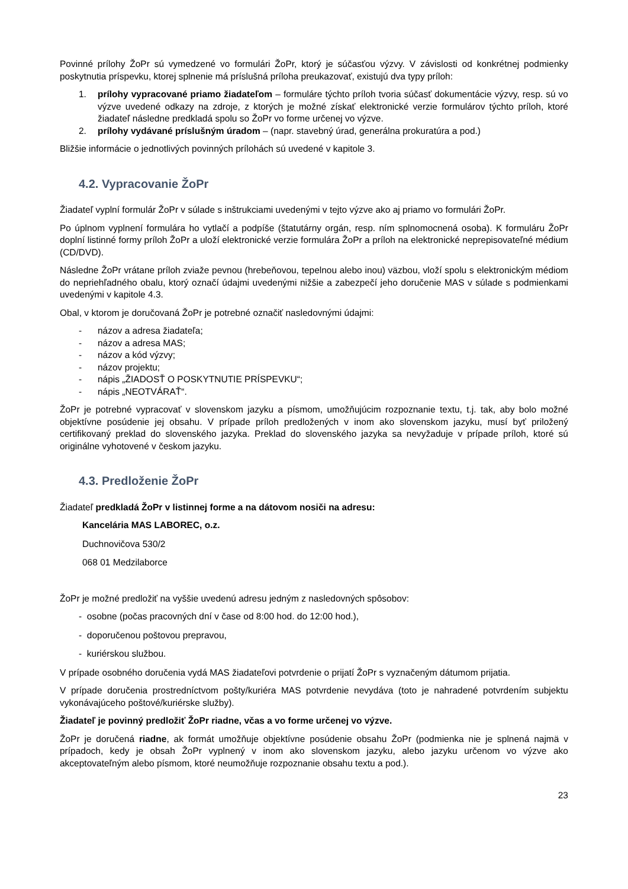Povinné prílohy ŽoPr sú vymedzené vo formulári ŽoPr, ktorý je súčasťou výzvy. V závislosti od konkrétnej podmienky poskytnutia príspevku, ktorej splnenie má príslušná príloha preukazovať, existujú dva typy príloh:
1. prílohy vypracované priamo žiadateľom – formuláre týchto príloh tvoria súčasť dokumentácie výzvy, resp. sú vo výzve uvedené odkazy na zdroje, z ktorých je možné získať elektronické verzie formulárov týchto príloh, ktoré žiadateľ následne predkladá spolu so ŽoPr vo forme určenej vo výzve.
2. prílohy vydávané príslušným úradom – (napr. stavebný úrad, generálna prokuratúra a pod.)
Bližšie informácie o jednotlivých povinných prílohách sú uvedené v kapitole 3.
4.2. Vypracovanie ŽoPr
Žiadateľ vyplní formulár ŽoPr v súlade s inštrukciami uvedenými v tejto výzve ako aj priamo vo formulári ŽoPr.
Po úplnom vyplnení formulára ho vytlačí a podpíše (štatutárny orgán, resp. ním splnomocnená osoba). K formuláru ŽoPr doplní listinné formy príloh ŽoPr a uloží elektronické verzie formulára ŽoPr a príloh na elektronické neprepisovateľné médium (CD/DVD).
Následne ŽoPr vrátane príloh zviaže pevnou (hrebeňovou, tepelnou alebo inou) väzbou, vloží spolu s elektronickým médiom do nepriehľadného obalu, ktorý označí údajmi uvedenými nižšie a zabezpečí jeho doručenie MAS v súlade s podmienkami uvedenými v kapitole 4.3.
Obal, v ktorom je doručovaná ŽoPr je potrebné označiť nasledovnými údajmi:
- názov a adresa žiadateľa;
- názov a adresa MAS;
- názov a kód výzvy;
- názov projektu;
- nápis „ŽIADOSŤ O POSKYTNUTIE PRÍSPEVKU“;
- nápis „NEOTVÁRAŤ“.
ŽoPr je potrebné vypracovať v slovenskom jazyku a písmom, umožňujúcim rozpoznanie textu, t.j. tak, aby bolo možné objektívne posúdenie jej obsahu. V prípade príloh predložených v inom ako slovenskom jazyku, musí byť priložený certifikovaný preklad do slovenského jazyka. Preklad do slovenského jazyka sa nevyžaduje v prípade príloh, ktoré sú originálne vyhotovené v českom jazyku.
4.3. Predloženie ŽoPr
Žiadateľ predkladá ŽoPr v listinnej forme a na dátovom nosiči na adresu:
Kancelária MAS LABOREC, o.z.
Duchnovičova 530/2
068 01 Medzilaborce
ŽoPr je možné predložiť na vyššie uvedenú adresu jedným z nasledovných spôsobov:
- osobne (počas pracovných dní v čase od 8:00 hod. do 12:00 hod.),
- doporučenou poštovou prepravou,
- kuriérskou službou.
V prípade osobného doručenia vydá MAS žiadateľovi potvrdenie o prijatí ŽoPr s vyznačeným dátumom prijatia.
V prípade doručenia prostredníctvom pošty/kuriéra MAS potvrdenie nevydáva (toto je nahradené potvrdením subjektu vykonávajúceho poštové/kuriérske služby).
Žiadateľ je povinný predložiť ŽoPr riadne, včas a vo forme určenej vo výzve.
ŽoPr je doručená riadne, ak formát umožňuje objektívne posúdenie obsahu ŽoPr (podmienka nie je splnená najmä v prípadoch, kedy je obsah ŽoPr vyplnený v inom ako slovenskom jazyku, alebo jazyku určenom vo výzve ako akceptovateľným alebo písmom, ktoré neumožňuje rozpoznanie obsahu textu a pod.).
23